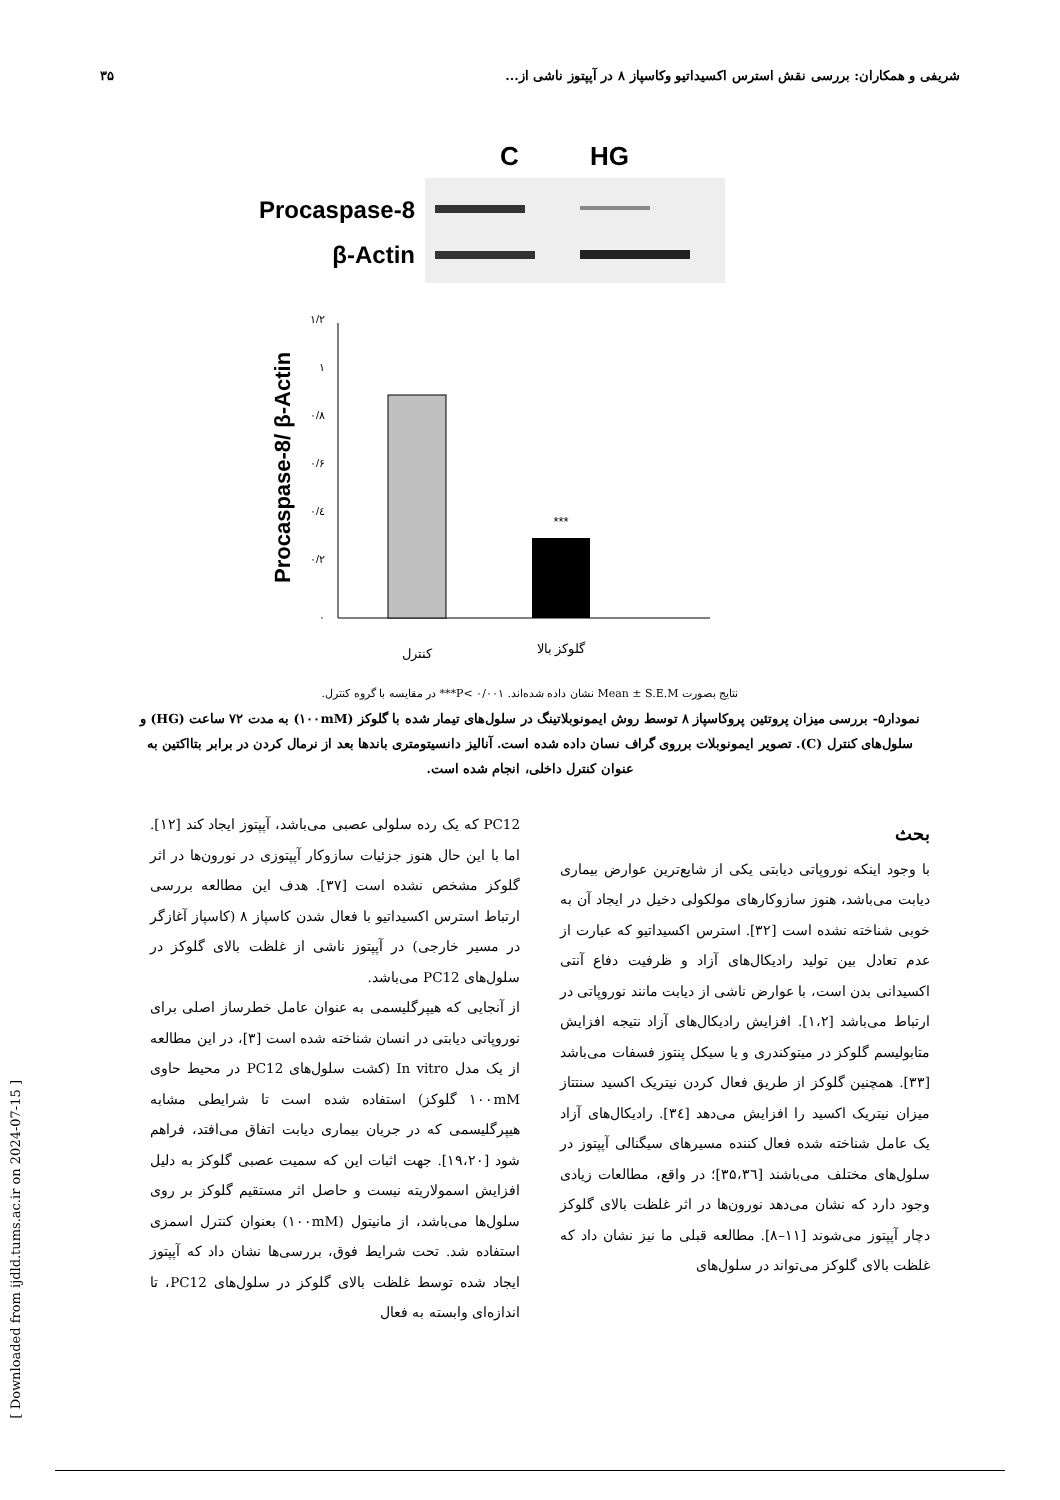شریفی و همکاران: بررسی نقش استرس اکسیداتیو وکاسپاز ۸ در آپپتوز ناشی از... ۳۵
C
HG
Procaspase-8
β-Actin
Procaspase-8/ β-Actin
۱/۲
۱
۰/۸
۰/۶
۰/٤
۰/۲
۰
***
کنترل
گلوکز بالا
نتایج بصورت Mean ± S.E.M نشان داده شده‌اند. ۰/۰۰۱ >P*** در مقایسه با گروه کنترل.
نمودار۵- بررسی میزان پروتئین پروکاسپاز ۸ توسط روش ایمونوبلاتینگ در سلول‌های تیمار شده با گلوکز (۱۰۰mM) به مدت ۷۲ ساعت (HG) و سلول‌های کنترل (C). تصویر ایمونوبلات برروی گراف نسان داده شده است. آنالیز دانسیتومتری باندها بعد از نرمال کردن در برابر بتااکتین به عنوان کنترل داخلی، انجام شده است.
بحث
با وجود اینکه نوروپاتی دیابتی یکی از شایع‌ترین عوارض بیماری دیابت می‌باشد، هنوز سازوکارهای مولکولی دخیل در ایجاد آن به خوبی شناخته نشده است [۳۲]. استرس اکسیداتیو که عبارت از عدم تعادل بین تولید رادیکال‌های آزاد و ظرفیت دفاع آنتی اکسیدانی بدن است، با عوارض ناشی از دیابت مانند نوروپاتی در ارتباط می‌باشد [۱،۲]. افزایش رادیکال‌های آزاد نتیجه افزایش متابولیسم گلوکز در میتوکندری و یا سیکل پنتوز فسفات می‌باشد [۳۳]. همچنین گلوکز از طریق فعال کردن نیتریک اکسید سنتتاز میزان نیتریک اکسید را افزایش می‌دهد [۳٤]. رادیکال‌های آزاد یک عامل شناخته شده فعال کننده مسیرهای سیگنالی آپپتوز در سلول‌های مختلف می‌باشند [۳۵،۳٦]؛ در واقع، مطالعات زیادی وجود دارد که نشان می‌دهد نورون‌ها در اثر غلظت بالای گلوکز دچار آپپتوز می‌شوند [۱۱–۸]. مطالعه قبلی ما نیز نشان داد که غلظت بالای گلوکز می‌تواند در سلول‌های
PC12 که یک رده سلولی عصبی می‌باشد، آپپتوز ایجاد کند [۱۲]. اما با این حال هنوز جزئیات سازوکار آپپتوزی در نورون‌ها در اثر گلوکز مشخص نشده است [۳۷]. هدف این مطالعه بررسی ارتباط استرس اکسیداتیو با فعال شدن کاسپاز ۸ (کاسپاز آغازگر در مسیر خارجی) در آپپتوز ناشی از غلظت بالای گلوکز در سلول‌های PC12 می‌باشد.
از آنجایی که هیپرگلیسمی به عنوان عامل خطرساز اصلی برای نوروپاتی دیابتی در انسان شناخته شده است [۳]، در این مطالعه از یک مدل In vitro (کشت سلول‌های PC12 در محیط حاوی ۱۰۰mM گلوکز) استفاده شده است تا شرایطی مشابه هیپرگلیسمی که در جریان بیماری دیابت اتفاق می‌افتد، فراهم شود [۱۹،۲۰]. جهت اثبات این که سمیت عصبی گلوکز به دلیل افزایش اسمولاریته نیست و حاصل اثر مستقیم گلوکز بر روی سلول‌ها می‌باشد، از مانیتول (۱۰۰mM) بعنوان کنترل اسمزی استفاده شد. تحت شرایط فوق، بررسی‌ها نشان داد که آپپتوز ایجاد شده توسط غلظت بالای گلوکز در سلول‌های PC12، تا اندازه‌ای وابسته به فعال
[ Downloaded from ijdld.tums.ac.ir on 2024-07-15 ]